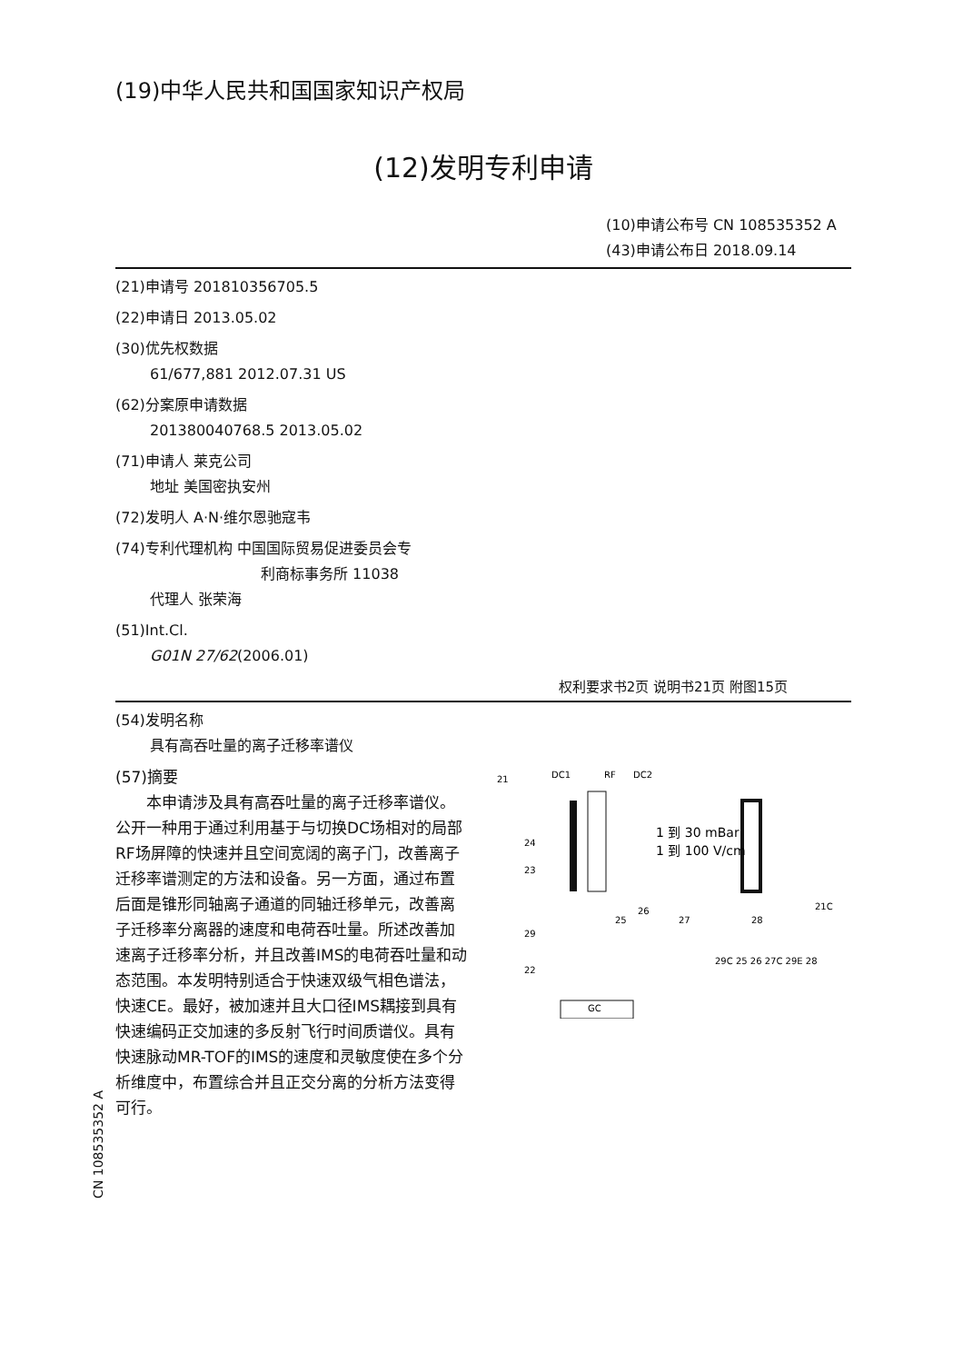(19)中华人民共和国国家知识产权局
(12)发明专利申请
(10)申请公布号 CN 108535352 A
(43)申请公布日 2018.09.14
(21)申请号 201810356705.5
(22)申请日 2013.05.02
(30)优先权数据
61/677,881 2012.07.31 US
(62)分案原申请数据
201380040768.5 2013.05.02
(71)申请人 莱克公司
地址 美国密执安州
(72)发明人 A·N·维尔恩驰寇韦
(74)专利代理机构 中国国际贸易促进委员会专
利商标事务所 11038
代理人 张荣海
(51)Int.Cl.
G01N 27/62(2006.01)
权利要求书2页 说明书21页 附图15页
(54)发明名称
具有高吞吐量的离子迁移率谱仪
(57)摘要
　　本申请涉及具有高吞吐量的离子迁移率谱仪。公开一种用于通过利用基于与切换DC场相对的局部RF场屏障的快速并且空间宽阔的离子门，改善离子迁移率谱测定的方法和设备。另一方面，通过布置后面是锥形同轴离子通道的同轴迁移单元，改善离子迁移率分离器的速度和电荷吞吐量。所述改善加速离子迁移率分析，并且改善IMS的电荷吞吐量和动态范围。本发明特别适合于快速双级气相色谱法，快速CE。最好，被加速并且大口径IMS耦接到具有快速编码正交加速的多反射飞行时间质谱仪。具有快速脉动MR-TOF的IMS的速度和灵敏度使在多个分析维度中，布置综合并且正交分离的分析方法变得可行。
21
DC1
RF
DC2
1 到 30 mBar
1 到 100 V/cm
24
23
29
22
25
26
27
28
21C
GC
29C 25 26 27C 29E 28
CN 108535352 A